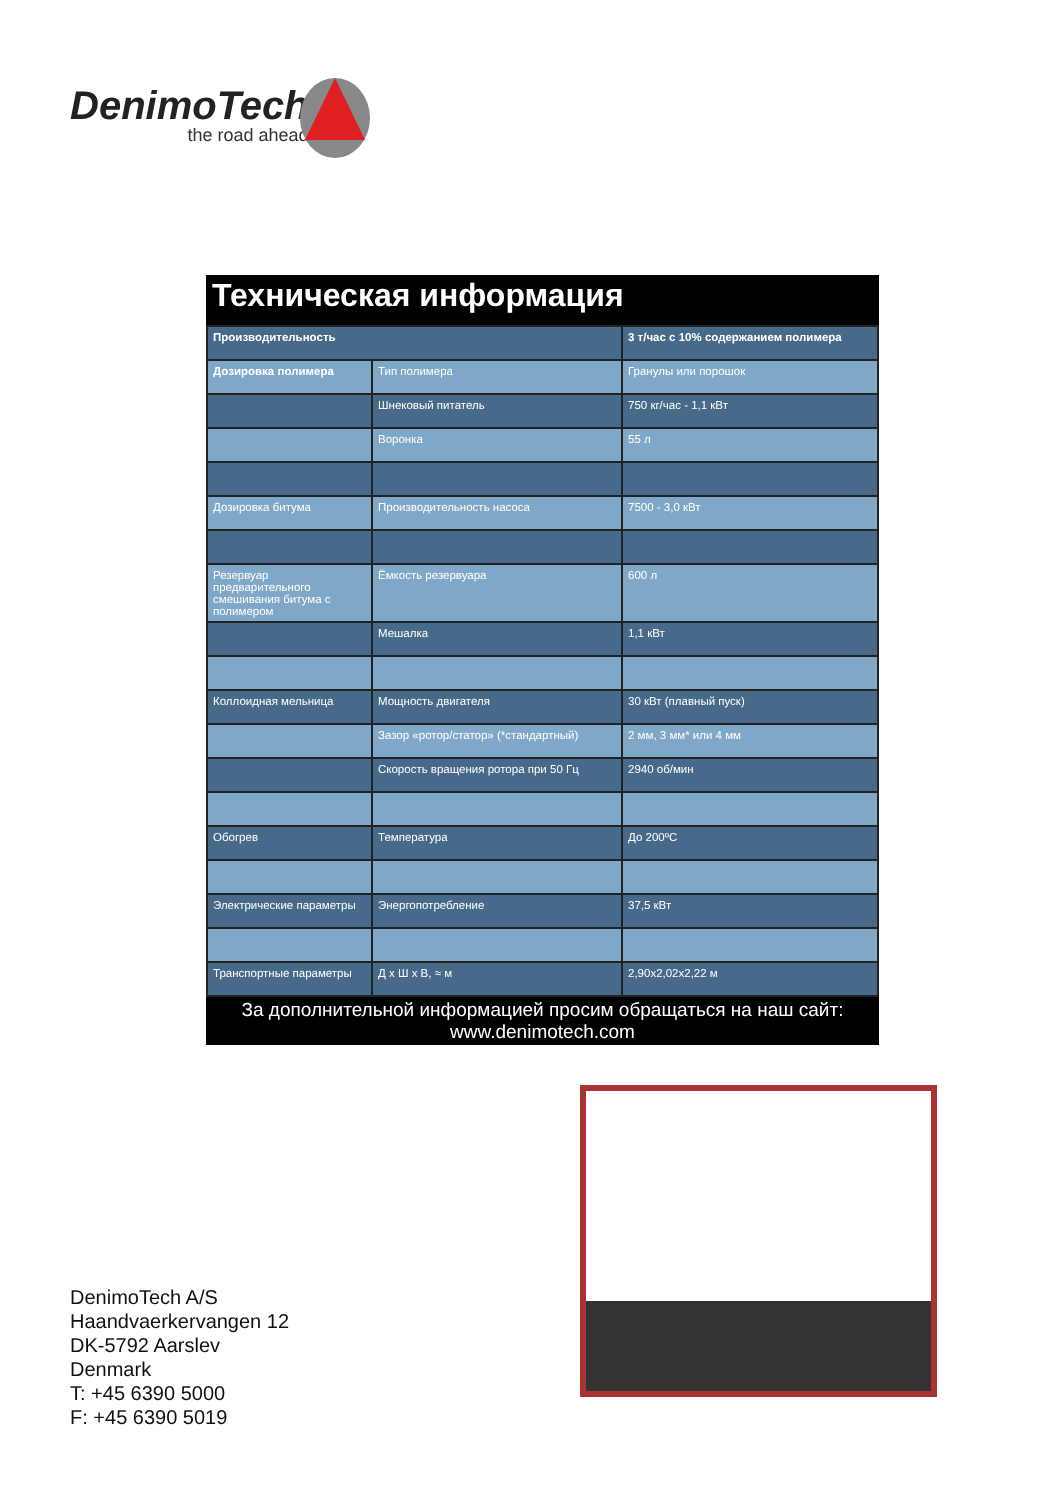DenimoTech
the road ahead
Техническая информация
| Производительность | | 3 т/час с 10% содержанием полимера |
| Дозировка полимера | Тип полимера | Гранулы или порошок |
| | Шнековый питатель | 750 кг/час - 1,1 кВт |
| | Воронка | 55 л |
| Дозировка битума | Производительность насоса | 7500 - 3,0 кВт |
| Резервуар предварительного смешивания битума с полимером | Ёмкость резервуара | 600 л |
| | Мешалка | 1,1 кВт |
| Коллоидная мельница | Мощность двигателя | 30 кВт (плавный пуск) |
| | Зазор «ротор/статор» (*стандартный) | 2 мм, 3 мм* или 4 мм |
| | Скорость вращения ротора при 50 Гц | 2940 об/мин |
| Обогрев | Температура | До 200ºC |
| Электрические параметры | Энергопотребление | 37,5 кВт |
| Транспортные параметры | Д x Ш x В, ≈ м | 2,90x2,02x2,22 м |
За дополнительной информацией просим обращаться на наш сайт:
www.denimotech.com
DenimoTech A/S
Haandvaerkervangen 12
DK-5792 Aarslev
Denmark
T: +45 6390 5000
F: +45 6390 5019